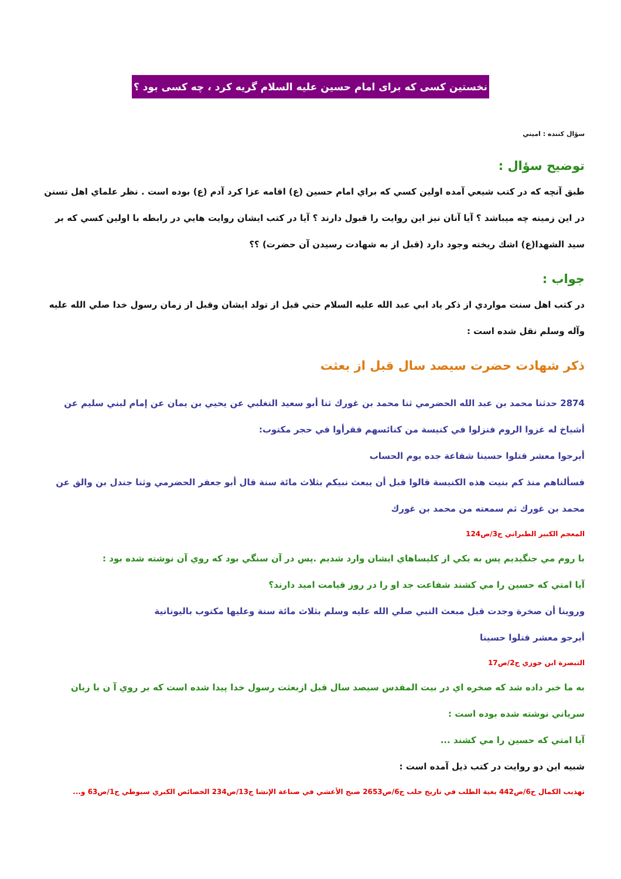نخستين كسی كه برای امام حسين عليه السلام گريه كرد ، چه كسی بود ؟
سؤال كننده : اميني
توضيح سؤال :
طبق آنچه كه در كتب شيعي آمده اولين كسي كه براي امام حسين (ع) اقامه عزا كرد آدم (ع) بوده است . نظر علماي اهل تسنن در اين زمينه چه ميباشد ؟ آيا آنان نيز اين روايت را قبول دارند ؟ آيا در كتب ايشان روايت هايي در رابطه با اولين كسي كه بر سيد الشهدا(ع) اشك ريخته وجود دارد (قبل از به شهادت رسيدن آن حضرت) ؟؟
جواب :
در كتب اهل سنت مواردي از ذكر ياد ابي عبد الله عليه السلام حتي قبل از تولد ايشان وقبل از زمان رسول خدا صلي الله عليه وآله وسلم نقل شده است :
ذكر شهادت حضرت سيصد سال قبل از بعثت
2874 حدثنا محمد بن عبد الله الحضرمي ثنا محمد بن غورك ثنا أبو سعيد التغلبي عن يحيي بن يمان عن إمام لبني سليم عن أشياخ له غزوا الروم فنزلوا في كنيسة من كنائسهم فقرأوا في حجر مكتوب:
أيرجوا معشر قتلوا حسينا شفاعة جده يوم الحساب
فسألناهم منذ كم بنيت هذه الكنيسة قالوا قبل أن يبعث نبيكم بثلاث مائة سنة قال أبو جعفر الحضرمي وثنا جندل بن والق عن محمد بن غورك ثم سمعته من محمد بن غورك
المعجم الكبير الطبراني ج3/ص124
با روم مي جنگيديم پس به يكي از كليساهاي ايشان وارد شديم .پس در آن سنگي بود كه روي آن نوشته شده بود :
آيا امتي كه حسين را مي كشند شفاعت جد او را در روز قيامت اميد دارند؟
وروينا أن صخرة وجدت قبل مبعث النبي صلي الله عليه وسلم بثلاث مائة سنة وعليها مكتوب باليونانية
أيرجو معشر قتلوا حسينا
التبصرة ابن جوزي ج2/ص17
به ما خبر داده شد كه صخره اي در بيت المقدس سيصد سال قبل ازبعثت رسول خدا پيدا شده است كه بر روي آ ن با زبان سرياني نوشته شده بوده است :
آيا امتي كه حسين را مي كشند ...
شبيه اين دو روايت در كتب ذيل آمده است :
تهذيب الكمال ج6/ص442 بغية الطلب في تاريخ حلب ج6/ص2653 صبح الأعشي في صناعة الإنشا ج13/ص234 الخصائص الكبري سيوطي ج1/ص63 و...